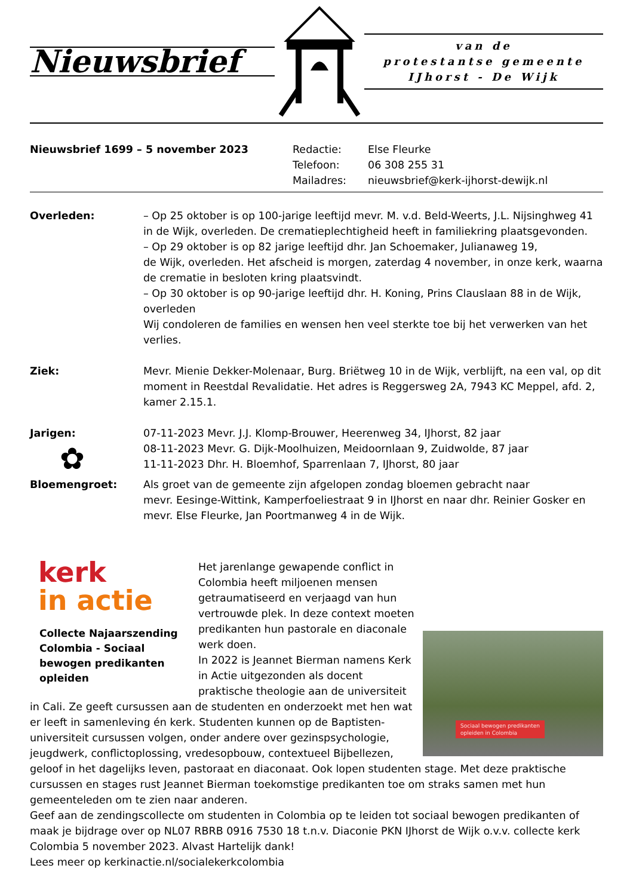Nieuwsbrief
van de
protestantse gemeente
IJhorst - De Wijk
Nieuwsbrief 1699 – 5 november 2023 Redactie:
Telefoon:
Mailadres:
Else Fleurke
06 308 255 31
nieuwsbrief@kerk-ijhorst-dewijk.nl
Overleden: – Op 25 oktober is op 100-jarige leeftijd mevr. M. v.d. Beld-Weerts, J.L. Nijsinghweg 41 in de Wijk, overleden. De crematieplechtigheid heeft in familiekring plaatsgevonden.
– Op 29 oktober is op 82 jarige leeftijd dhr. Jan Schoemaker, Julianaweg 19,
de Wijk, overleden. Het afscheid is morgen, zaterdag 4 november, in onze kerk, waarna de crematie in besloten kring plaatsvindt.
– Op 30 oktober is op 90-jarige leeftijd dhr. H. Koning, Prins Clauslaan 88 in de Wijk, overleden
Wij condoleren de families en wensen hen veel sterkte toe bij het verwerken van het verlies.
Ziek: Mevr. Mienie Dekker-Molenaar, Burg. Briëtweg 10 in de Wijk, verblijft, na een val, op dit moment in Reestdal Revalidatie. Het adres is Reggersweg 2A, 7943 KC Meppel, afd. 2, kamer 2.15.1.
Jarigen:
✿
07-11-2023 Mevr. J.J. Klomp-Brouwer, Heerenweg 34, IJhorst, 82 jaar
08-11-2023 Mevr. G. Dijk-Moolhuizen, Meidoornlaan 9, Zuidwolde, 87 jaar
11-11-2023 Dhr. H. Bloemhof, Sparrenlaan 7, IJhorst, 80 jaar
Bloemengroet: Als groet van de gemeente zijn afgelopen zondag bloemen gebracht naar
mevr. Eesinge-Wittink, Kamperfoeliestraat 9 in IJhorst en naar dhr. Reinier Gosker en mevr. Else Fleurke, Jan Poortmanweg 4 in de Wijk.
kerk
in actie
Collecte Najaarszending Colombia - Sociaal bewogen predikanten opleiden
Sociaal bewogen predikanten
opleiden in Colombia
Het jarenlange gewapende conflict in Colombia heeft miljoenen mensen getraumatiseerd en verjaagd van hun vertrouwde plek. In deze context moeten predikanten hun pastorale en diaconale werk doen.
In 2022 is Jeannet Bierman namens Kerk in Actie uitgezonden als docent praktische theologie aan de universiteit in Cali. Ze geeft cursussen aan de studenten en onderzoekt met hen wat er leeft in samenleving én kerk. Studenten kunnen op de Baptisten-universiteit cursussen volgen, onder andere over gezinspsychologie, jeugdwerk, conflictoplossing, vredesopbouw, contextueel Bijbellezen, geloof in het dagelijks leven, pastoraat en diaconaat. Ook lopen studenten stage. Met deze praktische cursussen en stages rust Jeannet Bierman toekomstige predikanten toe om straks samen met hun gemeenteleden om te zien naar anderen.
Geef aan de zendingscollecte om studenten in Colombia op te leiden tot sociaal bewogen predikanten of maak je bijdrage over op NL07 RBRB 0916 7530 18 t.n.v. Diaconie PKN IJhorst de Wijk o.v.v. collecte kerk Colombia 5 november 2023. Alvast Hartelijk dank!
Lees meer op kerkinactie.nl/socialekerkcolombia